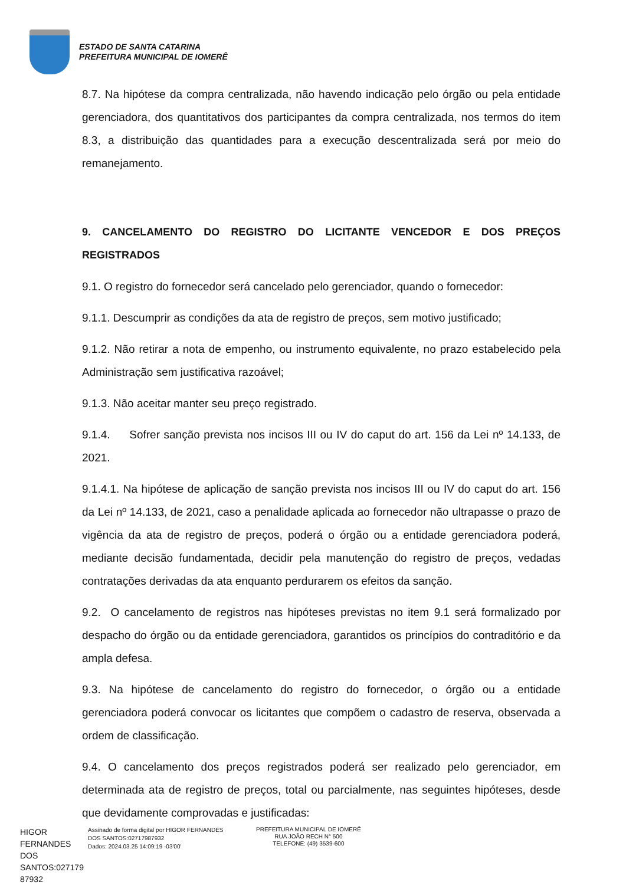ESTADO DE SANTA CATARINA
PREFEITURA MUNICIPAL DE IOMERÊ
8.7. Na hipótese da compra centralizada, não havendo indicação pelo órgão ou pela entidade gerenciadora, dos quantitativos dos participantes da compra centralizada, nos termos do item 8.3, a distribuição das quantidades para a execução descentralizada será por meio do remanejamento.
9. CANCELAMENTO DO REGISTRO DO LICITANTE VENCEDOR E DOS PREÇOS REGISTRADOS
9.1. O registro do fornecedor será cancelado pelo gerenciador, quando o fornecedor:
9.1.1. Descumprir as condições da ata de registro de preços, sem motivo justificado;
9.1.2. Não retirar a nota de empenho, ou instrumento equivalente, no prazo estabelecido pela Administração sem justificativa razoável;
9.1.3. Não aceitar manter seu preço registrado.
9.1.4. Sofrer sanção prevista nos incisos III ou IV do caput do art. 156 da Lei nº 14.133, de 2021.
9.1.4.1. Na hipótese de aplicação de sanção prevista nos incisos III ou IV do caput do art. 156 da Lei nº 14.133, de 2021, caso a penalidade aplicada ao fornecedor não ultrapasse o prazo de vigência da ata de registro de preços, poderá o órgão ou a entidade gerenciadora poderá, mediante decisão fundamentada, decidir pela manutenção do registro de preços, vedadas contratações derivadas da ata enquanto perdurarem os efeitos da sanção.
9.2. O cancelamento de registros nas hipóteses previstas no item 9.1 será formalizado por despacho do órgão ou da entidade gerenciadora, garantidos os princípios do contraditório e da ampla defesa.
9.3. Na hipótese de cancelamento do registro do fornecedor, o órgão ou a entidade gerenciadora poderá convocar os licitantes que compõem o cadastro de reserva, observada a ordem de classificação.
9.4. O cancelamento dos preços registrados poderá ser realizado pelo gerenciador, em determinada ata de registro de preços, total ou parcialmente, nas seguintes hipóteses, desde que devidamente comprovadas e justificadas:
HIGOR FERNANDES DOS SANTOS:027179 87932
Assinado de forma digital por HIGOR FERNANDES DOS SANTOS:02717987932
Dados: 2024.03.25 14:09:19 -03'00'
PREFEITURA MUNICIPAL DE IOMERÊ
RUA JOÃO RECH N° 500
TELEFONE: (49) 3539-600